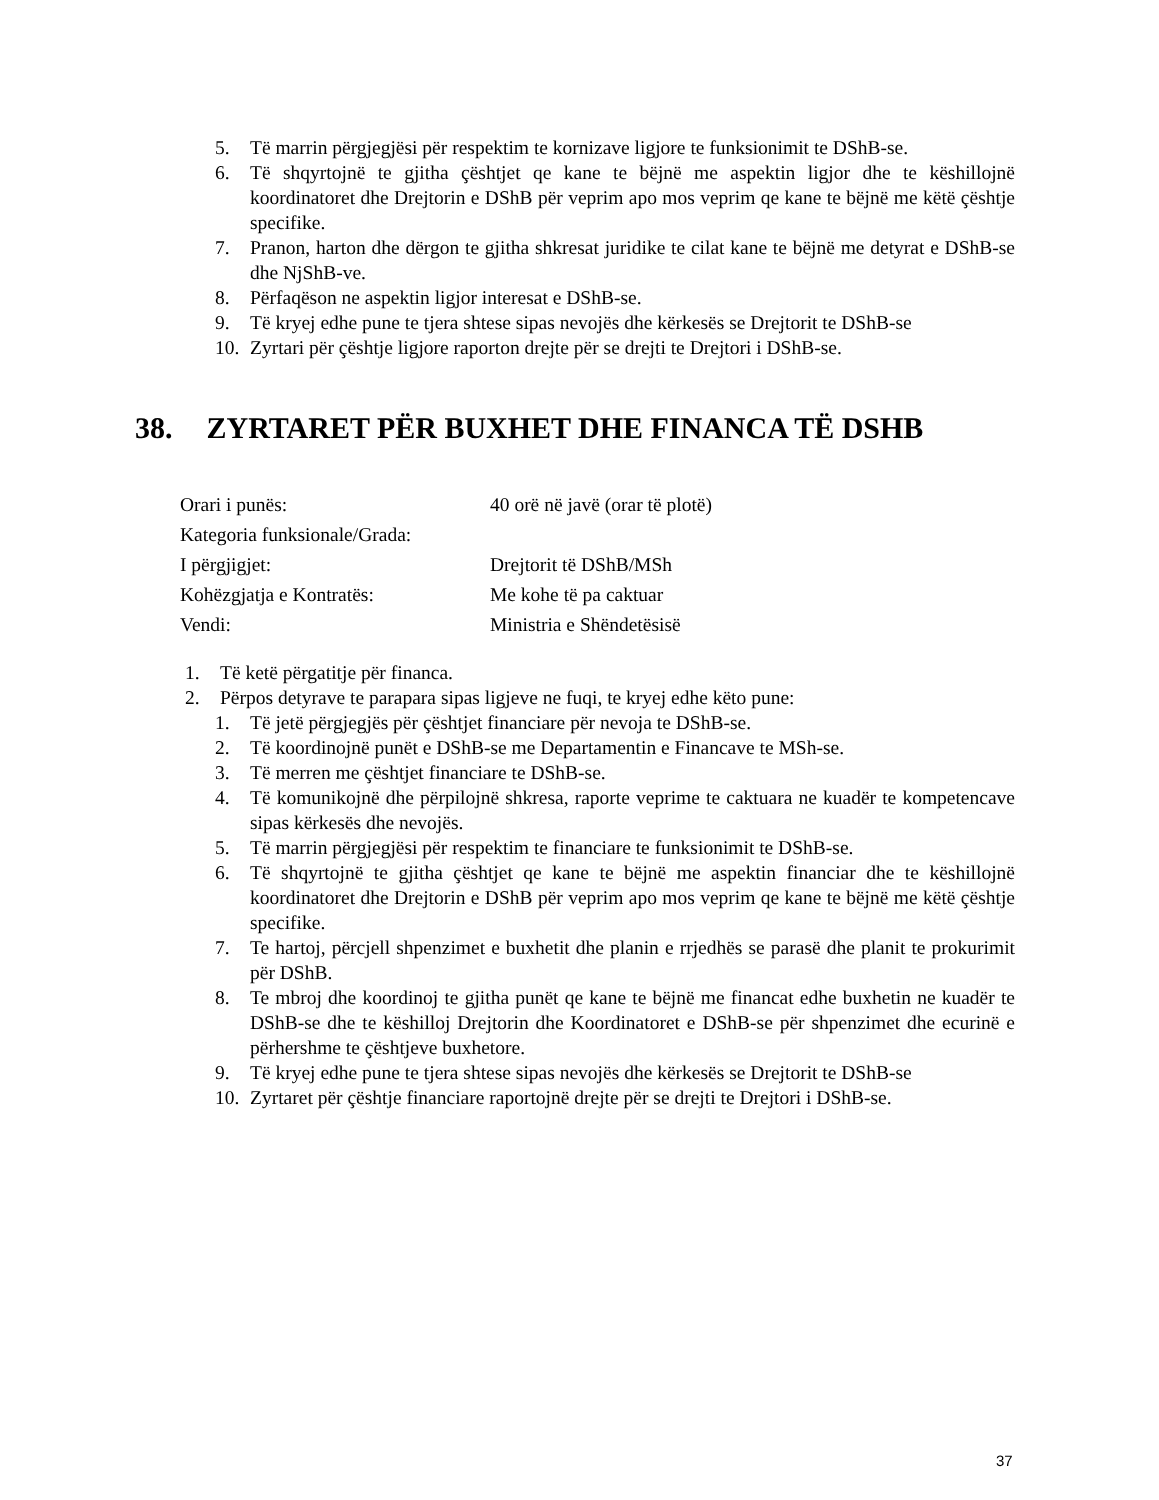5. Të marrin përgjegjësi për respektim te kornizave ligjore te funksionimit te DShB-se.
6. Të shqyrtojnë te gjitha çështjet qe kane te bëjnë me aspektin ligjor dhe te këshillojnë koordinatoret dhe Drejtorin e DShB për veprim apo mos veprim qe kane te bëjnë me këtë çështje specifike.
7. Pranon, harton dhe dërgon te gjitha shkresat juridike te cilat kane te bëjnë me detyrat e DShB-se dhe NjShB-ve.
8. Përfaqëson ne aspektin ligjor interesat e DShB-se.
9. Të kryej edhe pune te tjera shtese sipas nevojës dhe kërkesës se Drejtorit te DShB-se
10. Zyrtari për çështje ligjore raporton drejte për se drejti te Drejtori i DShB-se.
38. ZYRTARET PËR BUXHET DHE FINANCA TË DSHB
Orari i punës: 40 orë në javë (orar të plotë)
Kategoria funksionale/Grada:
I përgjigjet: Drejtorit të DShB/MSh
Kohëzgjatja e Kontratës: Me kohe të pa caktuar
Vendi: Ministria e Shëndetësisë
1. Të ketë përgatitje për financa.
2. Përpos detyrave te parapara sipas ligjeve ne fuqi, te kryej edhe këto pune:
1. Të jetë përgjegjës për çështjet financiare për nevoja te DShB-se.
2. Të koordinojnë punët e DShB-se me Departamentin e Financave te MSh-se.
3. Të merren me çështjet financiare te DShB-se.
4. Të komunikojnë dhe përpilojnë shkresa, raporte veprime te caktuara ne kuadër te kompetencave sipas kërkesës dhe nevojës.
5. Të marrin përgjegjësi për respektim te financiare te funksionimit te DShB-se.
6. Të shqyrtojnë te gjitha çështjet qe kane te bëjnë me aspektin financiar dhe te këshillojnë koordinatoret dhe Drejtorin e DShB për veprim apo mos veprim qe kane te bëjnë me këtë çështje specifike.
7. Te hartoj, përcjell shpenzimet e buxhetit dhe planin e rrjedhës se parasë dhe planit te prokurimit për DShB.
8. Te mbroj dhe koordinoj te gjitha punët qe kane te bëjnë me financat edhe buxhetin ne kuadër te DShB-se dhe te këshilloj Drejtorin dhe Koordinatoret e DShB-se për shpenzimet dhe ecurinë e përhershme te çështjeve buxhetore.
9. Të kryej edhe pune te tjera shtese sipas nevojës dhe kërkesës se Drejtorit te DShB-se
10. Zyrtaret për çështje financiare raportojnë drejte për se drejti te Drejtori i DShB-se.
37